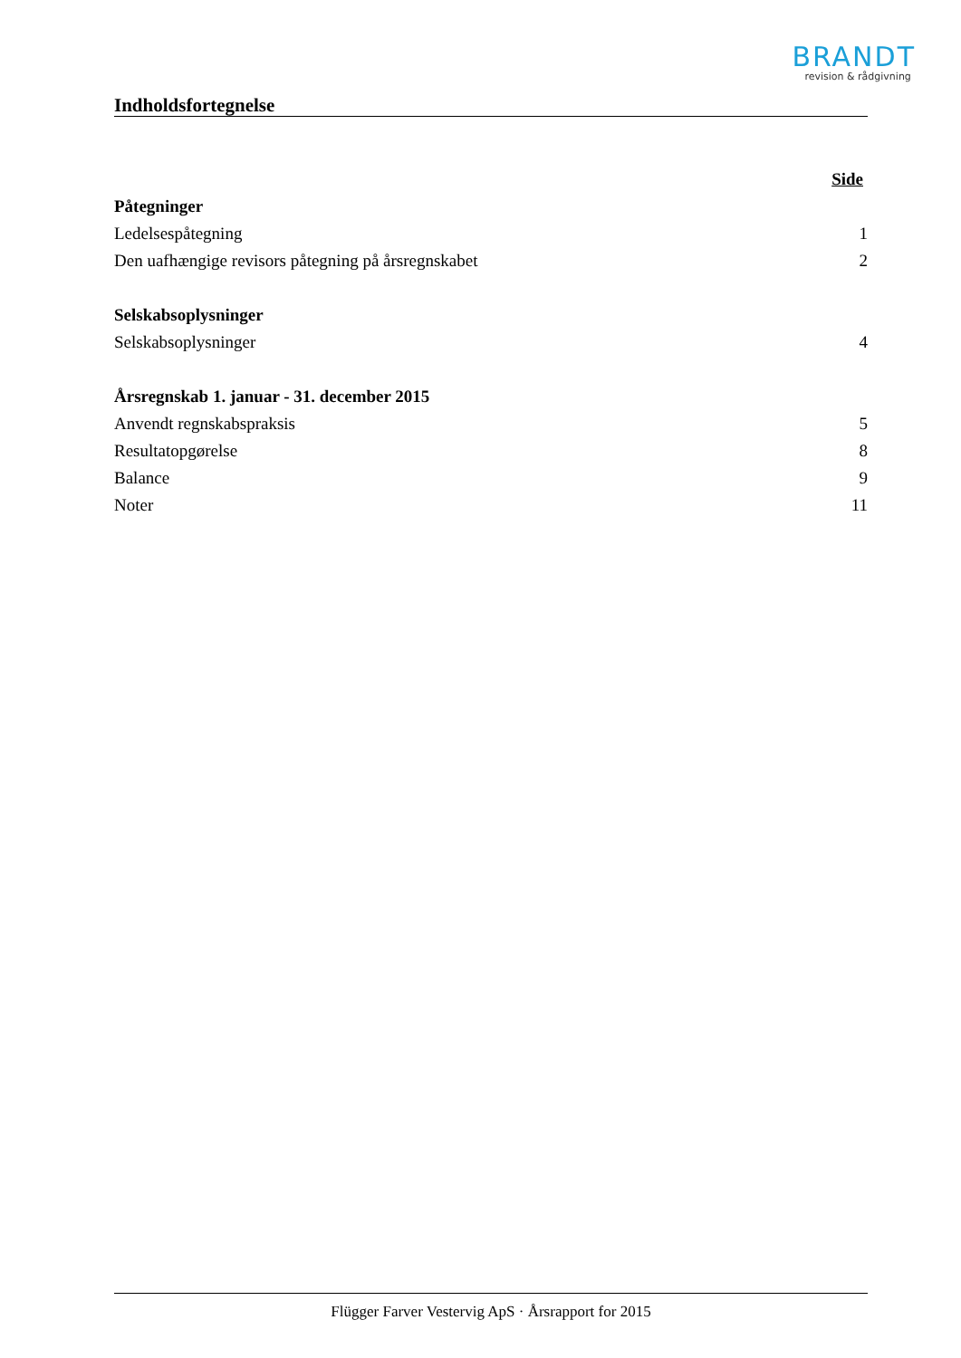BRANDT
revision & rådgivning
Indholdsfortegnelse
Side
Påtegninger
Ledelsespåtegning 1
Den uafhængige revisors påtegning på årsregnskabet 2
Selskabsoplysninger
Selskabsoplysninger 4
Årsregnskab 1. januar - 31. december 2015
Anvendt regnskabspraksis 5
Resultatopgørelse 8
Balance 9
Noter 11
Flügger Farver Vestervig ApS · Årsrapport for 2015